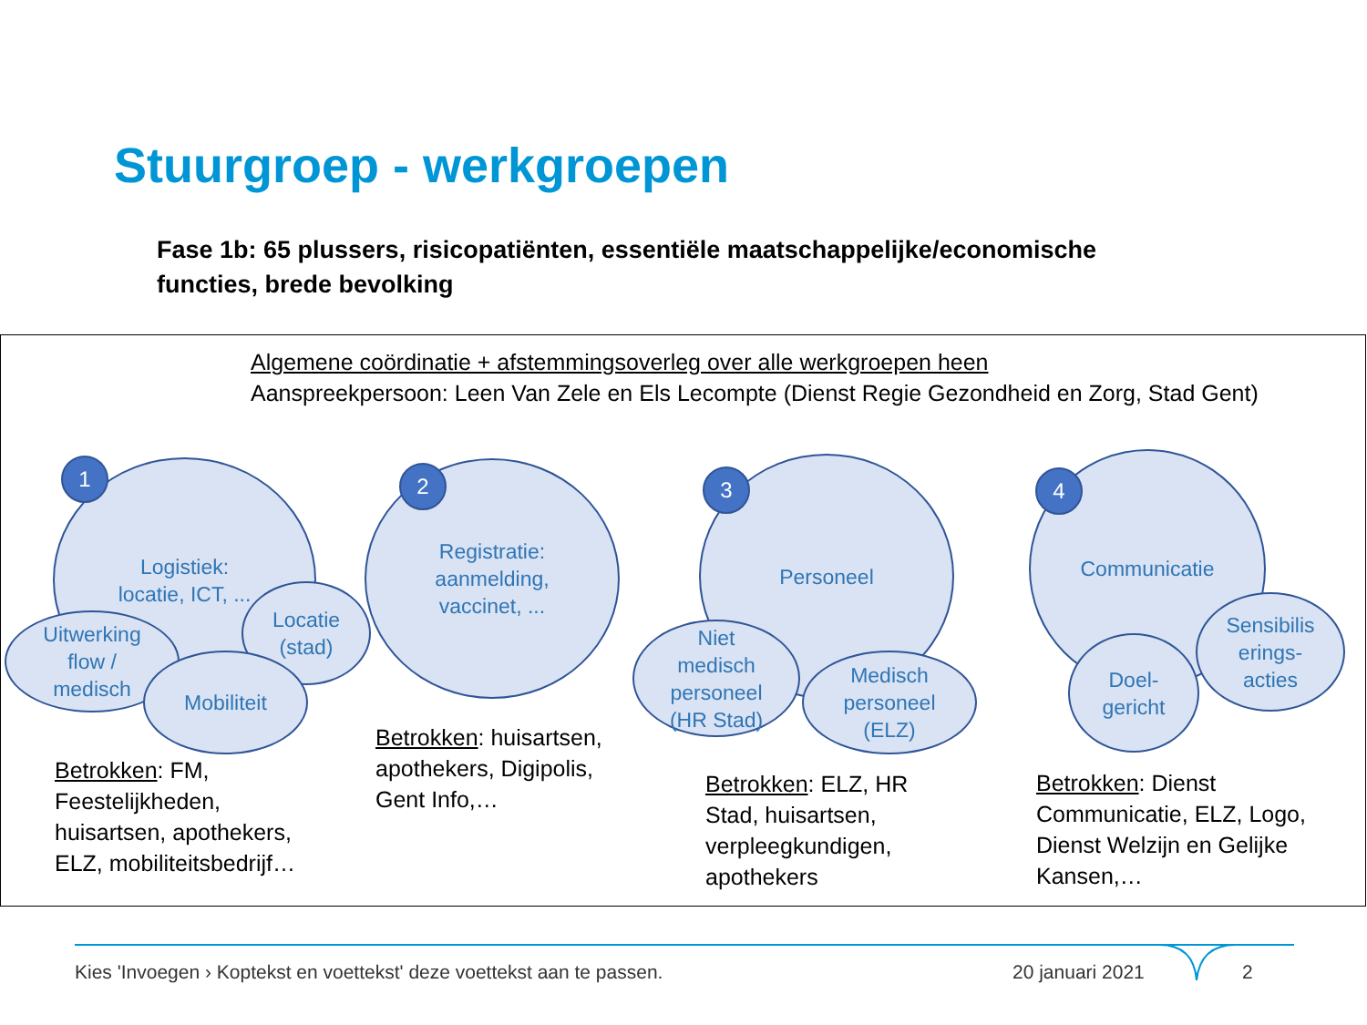Stuurgroep - werkgroepen
Fase 1b: 65 plussers, risicopatiënten, essentiële maatschappelijke/economische functies, brede bevolking
Algemene coördinatie + afstemmingsoverleg over alle werkgroepen heen
Aanspreekpersoon: Leen Van Zele en Els Lecompte (Dienst Regie Gezondheid en Zorg, Stad Gent)
Logistiek:
locatie, ICT, ...
Uitwerking
flow /
medisch
Locatie
(stad)
Mobiliteit
1
Registratie:
aanmelding,
vaccinet, ...
2 Personeel
Niet
medisch
personeel
(HR Stad)
Medisch
personeel
(ELZ)
3
Communicatie
Sensibilis
erings-
acties
Doel-
gericht
4
Betrokken: FM, Feestelijkheden, huisartsen, apothekers, ELZ, mobiliteitsbedrijf…
Betrokken: huisartsen, apothekers, Digipolis, Gent Info,…
Betrokken: ELZ, HR Stad, huisartsen, verpleegkundigen, apothekers
Betrokken: Dienst Communicatie, ELZ, Logo, Dienst Welzijn en Gelijke Kansen,…
Kies 'Invoegen › Koptekst en voettekst' deze voettekst aan te passen.
20 januari 2021 2